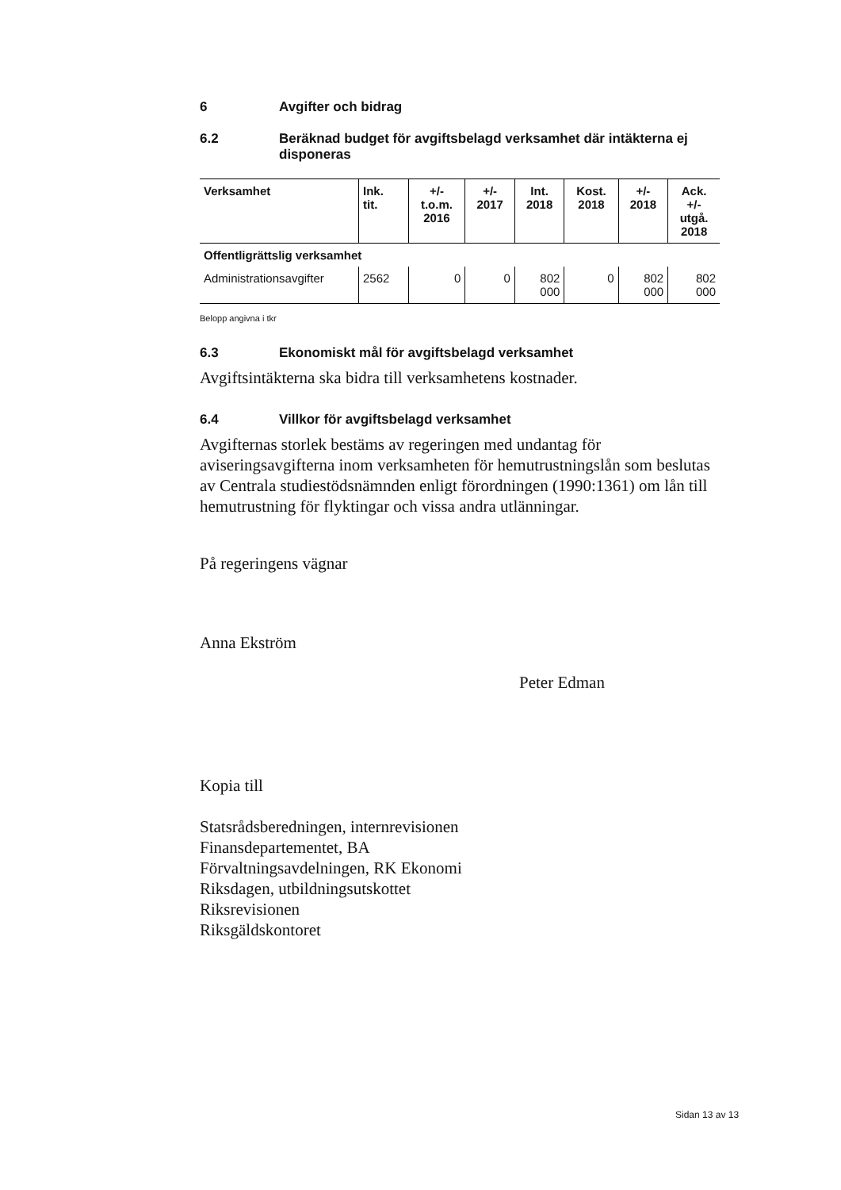6 Avgifter och bidrag
6.2 Beräknad budget för avgiftsbelagd verksamhet där intäkterna ej disponeras
| Verksamhet | Ink. tit. | +/- t.o.m. 2016 | +/- 2017 | Int. 2018 | Kost. 2018 | +/- 2018 | Ack. +/- utgå. 2018 |
| --- | --- | --- | --- | --- | --- | --- | --- |
| Offentligrättslig verksamhet | | | | | | | |
| Administrationsavgifter | 2562 | 0 | 0 | 802 000 | 0 | 802 000 | 802 000 |
Belopp angivna i tkr
6.3 Ekonomiskt mål för avgiftsbelagd verksamhet
Avgiftsintäkterna ska bidra till verksamhetens kostnader.
6.4 Villkor för avgiftsbelagd verksamhet
Avgifternas storlek bestäms av regeringen med undantag för aviseringsavgifterna inom verksamheten för hemutrustningslån som beslutas av Centrala studiestödsnämnden enligt förordningen (1990:1361) om lån till hemutrustning för flyktingar och vissa andra utlänningar.
På regeringens vägnar
Anna Ekström
Peter Edman
Kopia till
Statsrådsberedningen, internrevisionen
Finansdepartementet, BA
Förvaltningsavdelningen, RK Ekonomi
Riksdagen, utbildningsutskottet
Riksrevisionen
Riksgäldskontoret
Sidan 13 av 13